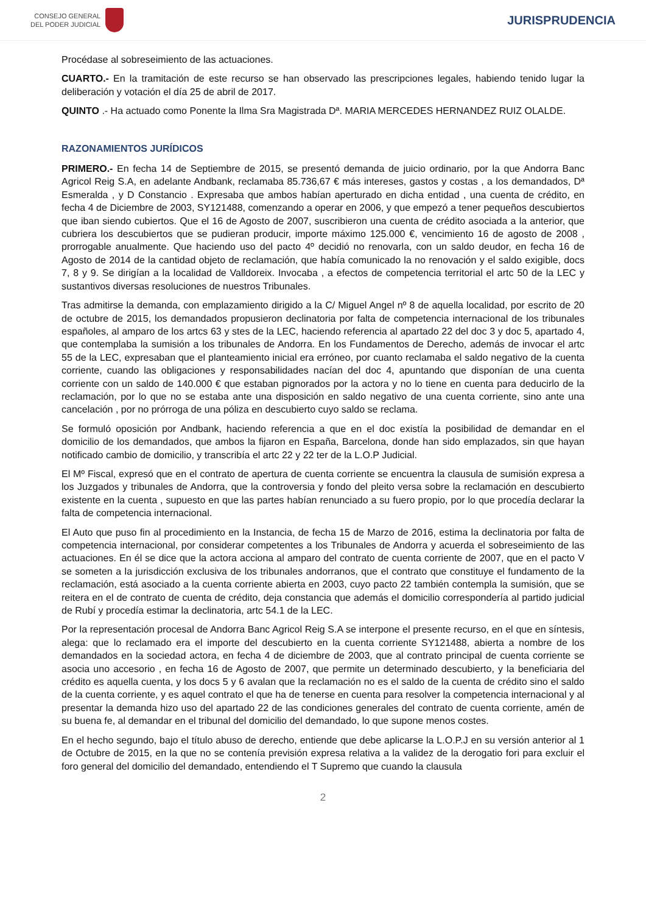CONSEJO GENERAL
DEL PODER JUDICIAL
JURISPRUDENCIA
Procédase al sobreseimiento de las actuaciones.
CUARTO.- En la tramitación de este recurso se han observado las prescripciones legales, habiendo tenido lugar la deliberación y votación el día 25 de abril de 2017.
QUINTO .- Ha actuado como Ponente la Ilma Sra Magistrada Dª. MARIA MERCEDES HERNANDEZ RUIZ OLALDE.
RAZONAMIENTOS JURÍDICOS
PRIMERO.- En fecha 14 de Septiembre de 2015, se presentó demanda de juicio ordinario, por la que Andorra Banc Agricol Reig S.A, en adelante Andbank, reclamaba 85.736,67 € más intereses, gastos y costas , a los demandados, Dª Esmeralda , y D Constancio . Expresaba que ambos habían aperturado en dicha entidad , una cuenta de crédito, en fecha 4 de Diciembre de 2003, SY121488, comenzando a operar en 2006, y que empezó a tener pequeños descubiertos que iban siendo cubiertos. Que el 16 de Agosto de 2007, suscribieron una cuenta de crédito asociada a la anterior, que cubriera los descubiertos que se pudieran producir, importe máximo 125.000 €, vencimiento 16 de agosto de 2008 , prorrogable anualmente. Que haciendo uso del pacto 4º decidió no renovarla, con un saldo deudor, en fecha 16 de Agosto de 2014 de la cantidad objeto de reclamación, que había comunicado la no renovación y el saldo exigible, docs 7, 8 y 9. Se dirigían a la localidad de Valldoreix. Invocaba , a efectos de competencia territorial el artc 50 de la LEC y sustantivos diversas resoluciones de nuestros Tribunales.
Tras admitirse la demanda, con emplazamiento dirigido a la C/ Miguel Angel nº 8 de aquella localidad, por escrito de 20 de octubre de 2015, los demandados propusieron declinatoria por falta de competencia internacional de los tribunales españoles, al amparo de los artcs 63 y stes de la LEC, haciendo referencia al apartado 22 del doc 3 y doc 5, apartado 4, que contemplaba la sumisión a los tribunales de Andorra. En los Fundamentos de Derecho, además de invocar el artc 55 de la LEC, expresaban que el planteamiento inicial era erróneo, por cuanto reclamaba el saldo negativo de la cuenta corriente, cuando las obligaciones y responsabilidades nacían del doc 4, apuntando que disponían de una cuenta corriente con un saldo de 140.000 € que estaban pignorados por la actora y no lo tiene en cuenta para deducirlo de la reclamación, por lo que no se estaba ante una disposición en saldo negativo de una cuenta corriente, sino ante una cancelación , por no prórroga de una póliza en descubierto cuyo saldo se reclama.
Se formuló oposición por Andbank, haciendo referencia a que en el doc existía la posibilidad de demandar en el domicilio de los demandados, que ambos la fijaron en España, Barcelona, donde han sido emplazados, sin que hayan notificado cambio de domicilio, y transcribía el artc 22 y 22 ter de la L.O.P Judicial.
El Mº Fiscal, expresó que en el contrato de apertura de cuenta corriente se encuentra la clausula de sumisión expresa a los Juzgados y tribunales de Andorra, que la controversia y fondo del pleito versa sobre la reclamación en descubierto existente en la cuenta , supuesto en que las partes habían renunciado a su fuero propio, por lo que procedía declarar la falta de competencia internacional.
El Auto que puso fin al procedimiento en la Instancia, de fecha 15 de Marzo de 2016, estima la declinatoria por falta de competencia internacional, por considerar competentes a los Tribunales de Andorra y acuerda el sobreseimiento de las actuaciones. En él se dice que la actora acciona al amparo del contrato de cuenta corriente de 2007, que en el pacto V se someten a la jurisdicción exclusiva de los tribunales andorranos, que el contrato que constituye el fundamento de la reclamación, está asociado a la cuenta corriente abierta en 2003, cuyo pacto 22 también contempla la sumisión, que se reitera en el de contrato de cuenta de crédito, deja constancia que además el domicilio correspondería al partido judicial de Rubí y procedía estimar la declinatoria, artc 54.1 de la LEC.
Por la representación procesal de Andorra Banc Agricol Reig S.A se interpone el presente recurso, en el que en síntesis, alega: que lo reclamado era el importe del descubierto en la cuenta corriente SY121488, abierta a nombre de los demandados en la sociedad actora, en fecha 4 de diciembre de 2003, que al contrato principal de cuenta corriente se asocia uno accesorio , en fecha 16 de Agosto de 2007, que permite un determinado descubierto, y la beneficiaria del crédito es aquella cuenta, y los docs 5 y 6 avalan que la reclamación no es el saldo de la cuenta de crédito sino el saldo de la cuenta corriente, y es aquel contrato el que ha de tenerse en cuenta para resolver la competencia internacional y al presentar la demanda hizo uso del apartado 22 de las condiciones generales del contrato de cuenta corriente, amén de su buena fe, al demandar en el tribunal del domicilio del demandado, lo que supone menos costes.
En el hecho segundo, bajo el título abuso de derecho, entiende que debe aplicarse la L.O.P.J en su versión anterior al 1 de Octubre de 2015, en la que no se contenía previsión expresa relativa a la validez de la derogatio fori para excluir el foro general del domicilio del demandado, entendiendo el T Supremo que cuando la clausula
2